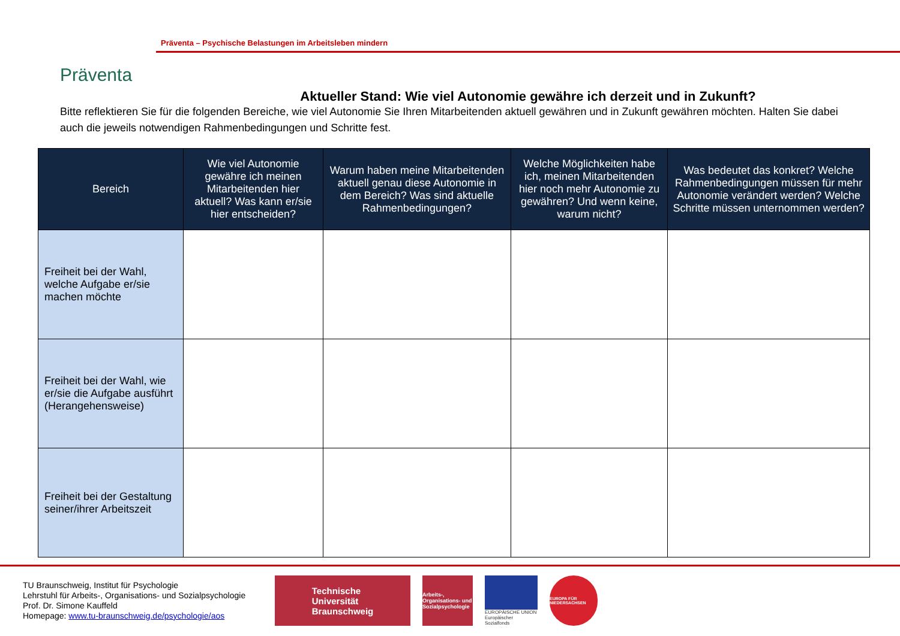Präventa
Präventa – Psychische Belastungen im Arbeitsleben mindern
Aktueller Stand: Wie viel Autonomie gewähre ich derzeit und in Zukunft?
Bitte reflektieren Sie für die folgenden Bereiche, wie viel Autonomie Sie Ihren Mitarbeitenden aktuell gewähren und in Zukunft gewähren möchten. Halten Sie dabei auch die jeweils notwendigen Rahmenbedingungen und Schritte fest.
| Bereich | Wie viel Autonomie gewähre ich meinen Mitarbeitenden hier aktuell? Was kann er/sie hier entscheiden? | Warum haben meine Mitarbeitenden aktuell genau diese Autonomie in dem Bereich? Was sind aktuelle Rahmenbedingungen? | Welche Möglichkeiten habe ich, meinen Mitarbeitenden hier noch mehr Autonomie zu gewähren? Und wenn keine, warum nicht? | Was bedeutet das konkret? Welche Rahmenbedingungen müssen für mehr Autonomie verändert werden? Welche Schritte müssen unternommen werden? |
| --- | --- | --- | --- | --- |
| Freiheit bei der Wahl, welche Aufgabe er/sie machen möchte | | | | |
| Freiheit bei der Wahl, wie er/sie die Aufgabe ausführt (Herangehensweise) | | | | |
| Freiheit bei der Gestaltung seiner/ihrer Arbeitszeit | | | | |
TU Braunschweig, Institut für Psychologie
Lehrstuhl für Arbeits-, Organisations- und Sozialpsychologie
Prof. Dr. Simone Kauffeld
Homepage: www.tu-braunschweig.de/psychologie/aos
Technische
Universität
Braunschweig
Arbeits-, Organisations- und Sozialpsychologie
EUROPÄISCHE UNION
Europäischer Sozialfonds
EUROPA FÜR NIEDERSACHSEN